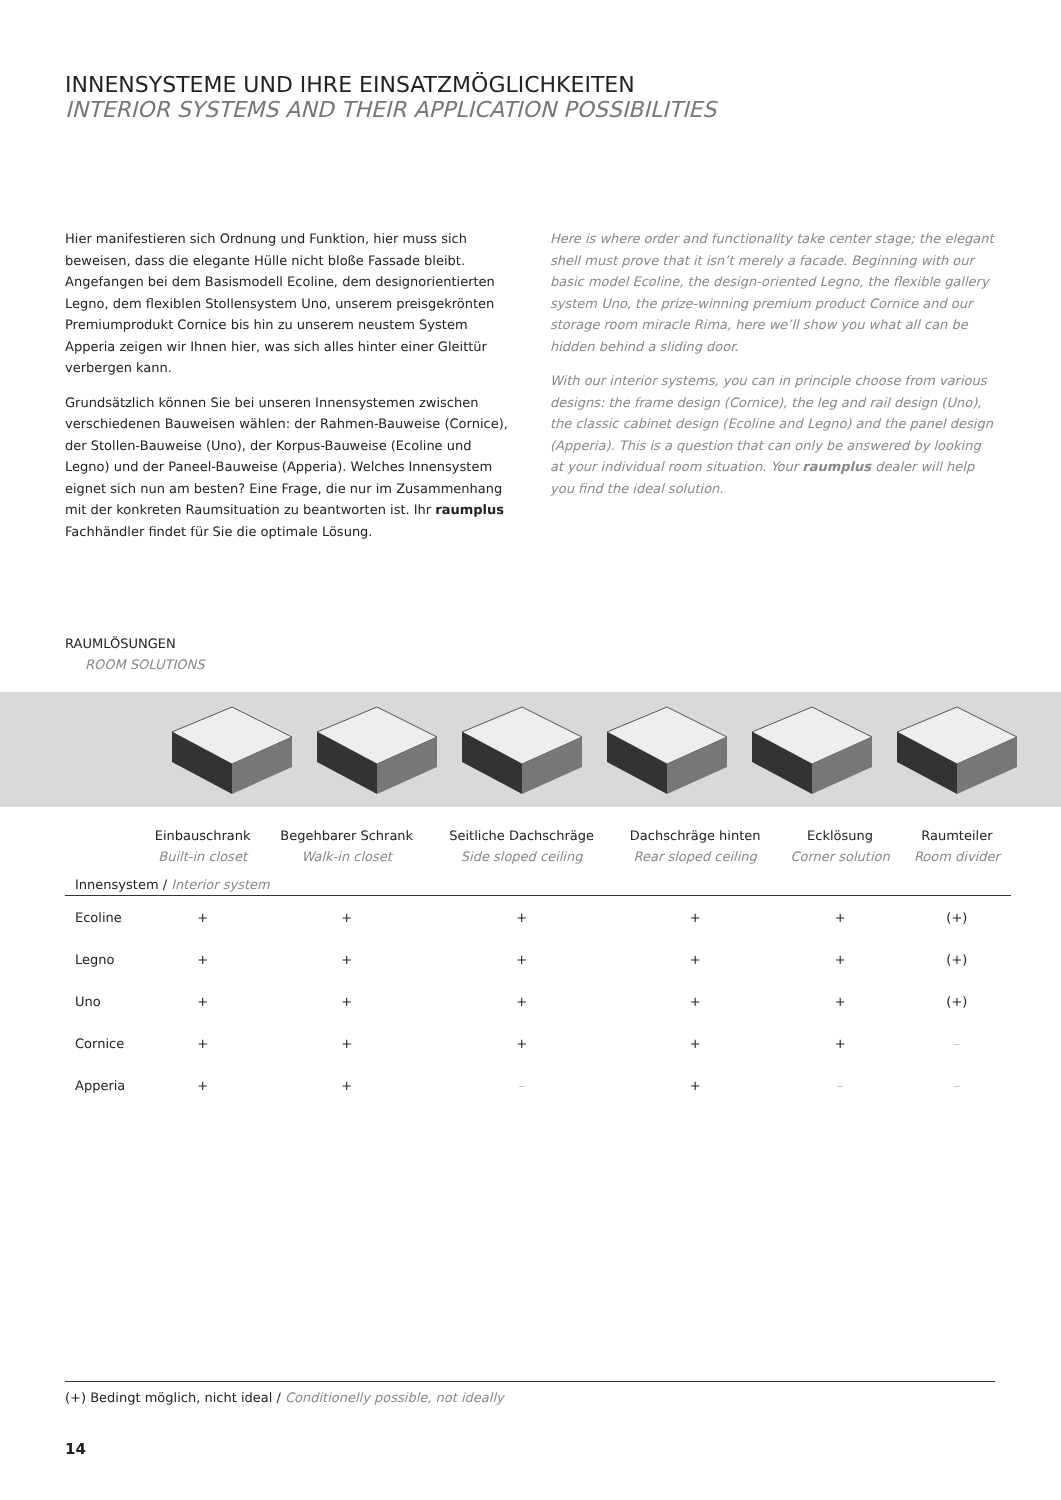INNENSYSTEME UND IHRE EINSATZMÖGLICHKEITEN
INTERIOR SYSTEMS AND THEIR APPLICATION POSSIBILITIES
Hier manifestieren sich Ordnung und Funktion, hier muss sich beweisen, dass die elegante Hülle nicht bloße Fassade bleibt. Angefangen bei dem Basismodell Ecoline, dem designorientierten Legno, dem flexiblen Stollensystem Uno, unserem preisgekrönten Premiumprodukt Cornice bis hin zu unserem neustem System Apperia zeigen wir Ihnen hier, was sich alles hinter einer Gleittür verbergen kann.
Grundsätzlich können Sie bei unseren Innensystemen zwischen verschiedenen Bauweisen wählen: der Rahmen-Bauweise (Cornice), der Stollen-Bauweise (Uno), der Korpus-Bauweise (Ecoline und Legno) und der Paneel-Bauweise (Apperia). Welches Innensystem eignet sich nun am besten? Eine Frage, die nur im Zusammenhang mit der konkreten Raumsituation zu beantworten ist. Ihr raumplus Fachhändler findet für Sie die optimale Lösung.
Here is where order and functionality take center stage; the elegant shell must prove that it isn’t merely a facade. Beginning with our basic model Ecoline, the design-oriented Legno, the flexible gallery system Uno, the prize-winning premium product Cornice and our storage room miracle Rima, here we’ll show you what all can be hidden behind a sliding door.
With our interior systems, you can in principle choose from various designs: the frame design (Cornice), the leg and rail design (Uno), the classic cabinet design (Ecoline and Legno) and the panel design (Apperia). This is a question that can only be answered by looking at your individual room situation. Your raumplus dealer will help you find the ideal solution.
RAUMLÖSUNGEN
ROOM SOLUTIONS
| | Einbauschrank Built-in closet | Begehbarer Schrank Walk-in closet | Seitliche Dachschräge Side sloped ceiling | Dachschräge hinten Rear sloped ceiling | Ecklösung Corner solution | Raumteiler Room divider |
| --- | --- | --- | --- | --- | --- | --- |
| Innensystem / Interior system | | | | | | |
| Ecoline | + | + | + | + | + | (+) |
| Legno | + | + | + | + | + | (+) |
| Uno | + | + | + | + | + | (+) |
| Cornice | + | + | + | + | + | – |
| Apperia | + | + | – | + | – | – |
(+) Bedingt möglich, nicht ideal / Conditionelly possible, not ideally
14